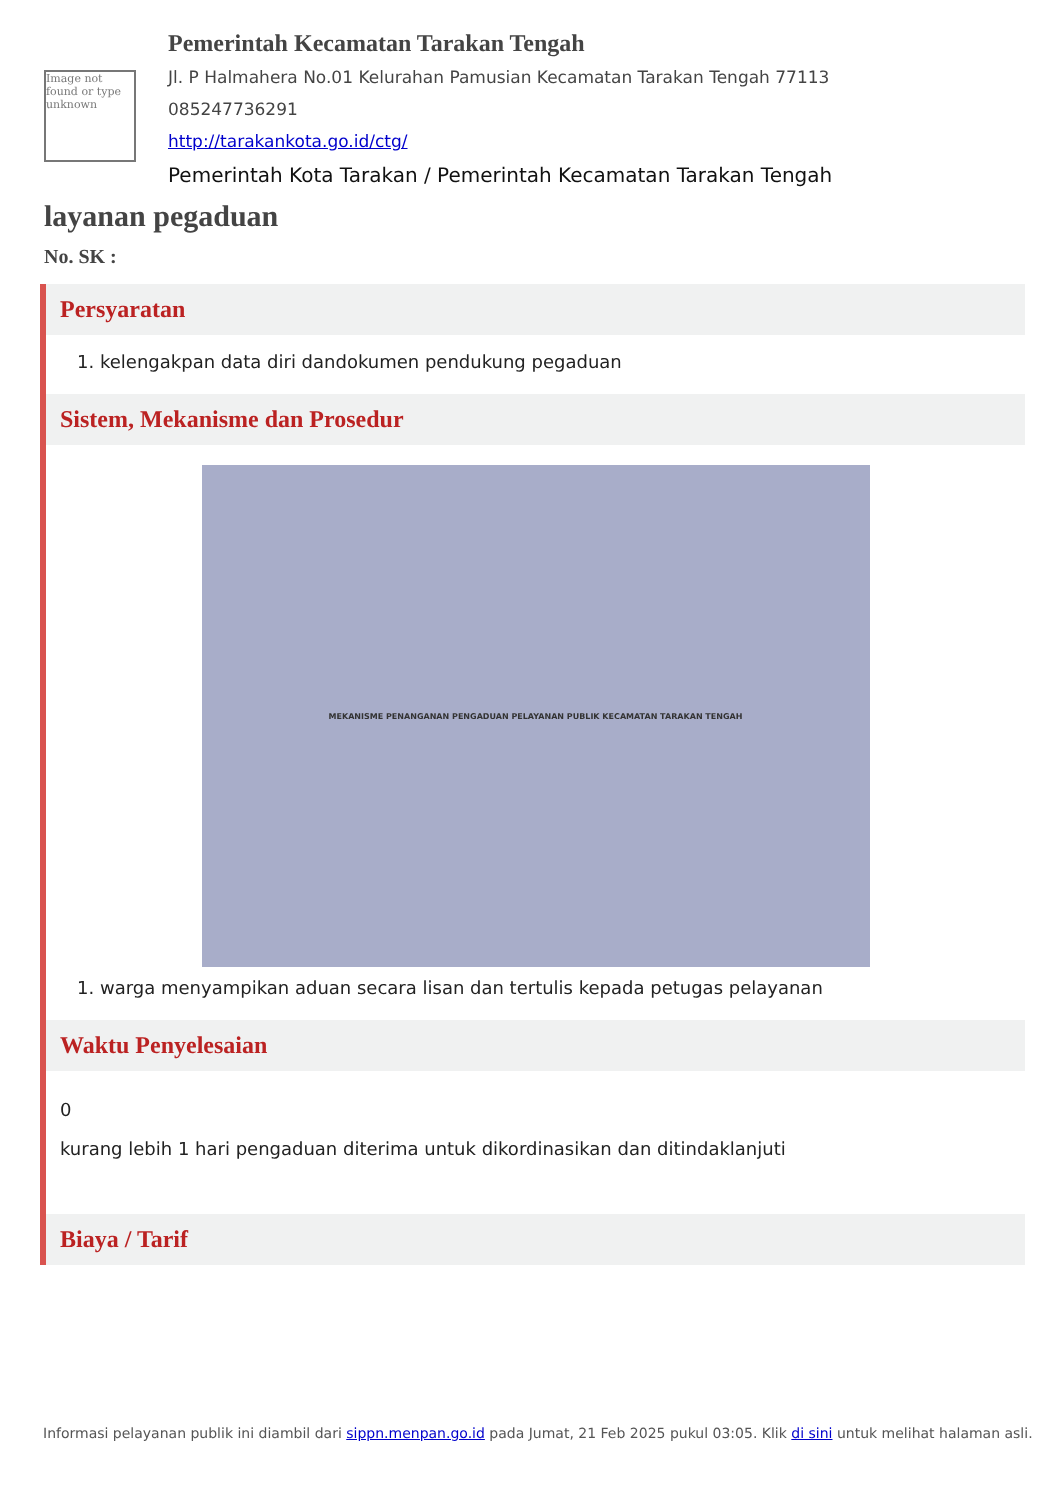Image not found or type unknown
Pemerintah Kecamatan Tarakan Tengah
Jl. P Halmahera No.01 Kelurahan Pamusian Kecamatan Tarakan Tengah 77113
085247736291
http://tarakankota.go.id/ctg/
Pemerintah Kota Tarakan / Pemerintah Kecamatan Tarakan Tengah
layanan pegaduan
No. SK :
Persyaratan
1. kelengakpan data diri dandokumen pendukung pegaduan
Sistem, Mekanisme dan Prosedur
MEKANISME PENANGANAN PENGADUAN PELAYANAN PUBLIK KECAMATAN TARAKAN TENGAH
1. warga menyampikan aduan secara lisan dan tertulis kepada petugas pelayanan
Waktu Penyelesaian
0
kurang lebih 1 hari pengaduan diterima untuk dikordinasikan dan ditindaklanjuti
Biaya / Tarif
Informasi pelayanan publik ini diambil dari sippn.menpan.go.id pada Jumat, 21 Feb 2025 pukul 03:05. Klik di sini untuk melihat halaman asli.